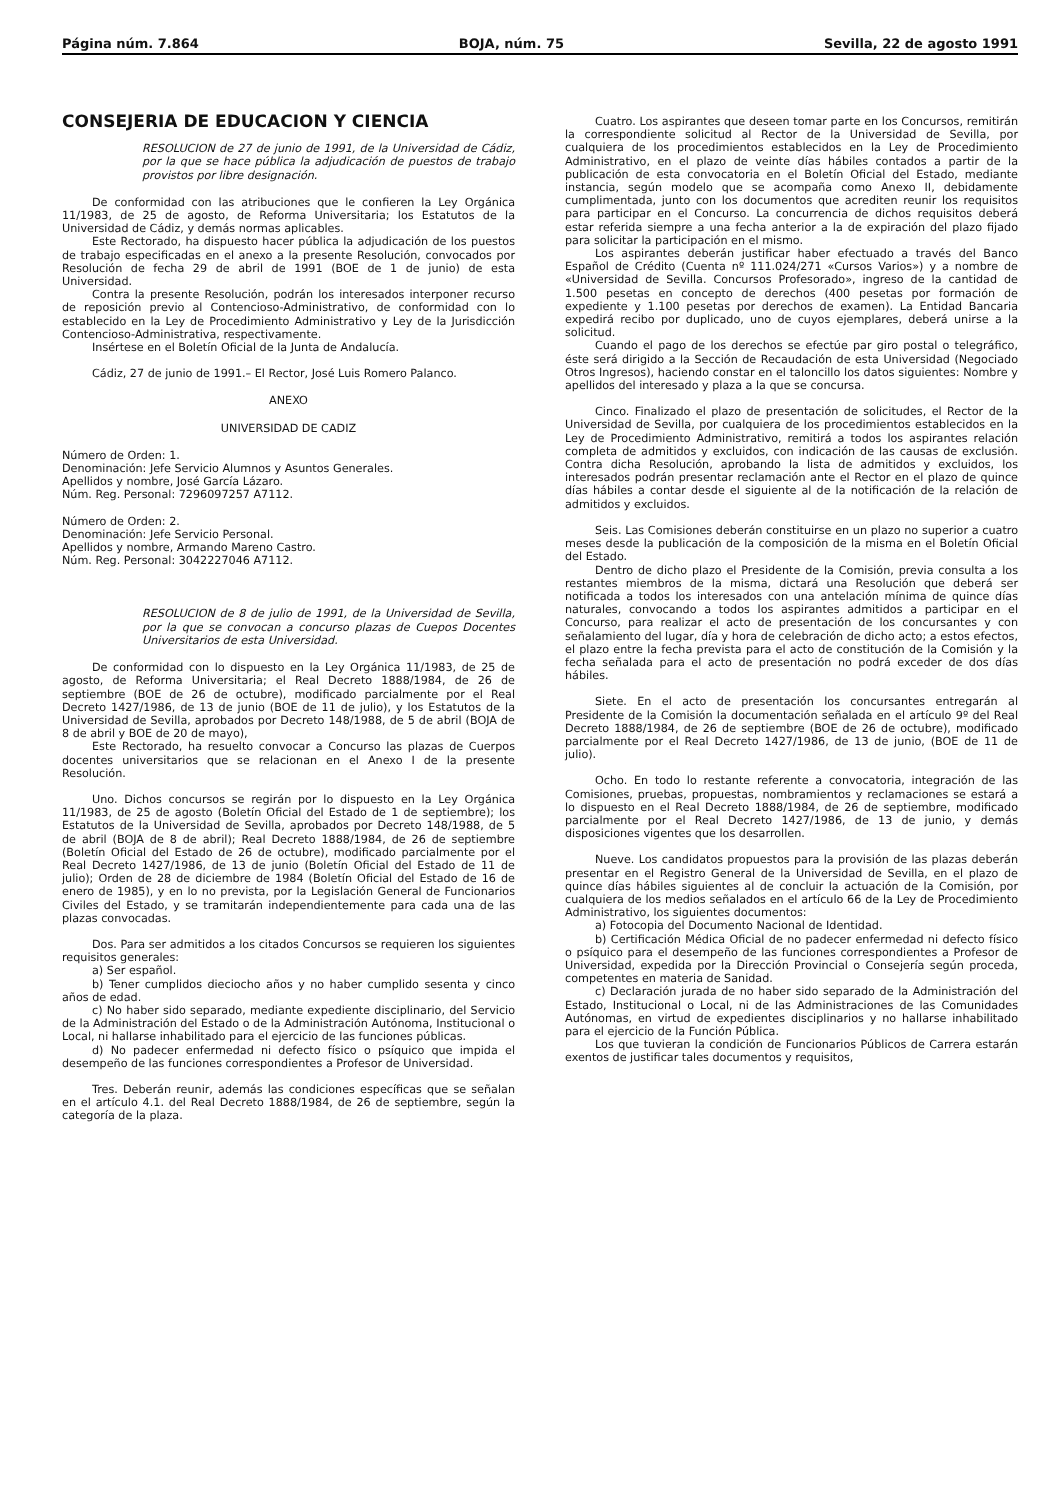Página núm. 7.864 BOJA, núm. 75 Sevilla, 22 de agosto 1991
CONSEJERIA DE EDUCACION Y CIENCIA
RESOLUCION de 27 de junio de 1991, de la Universidad de Cádiz, por la que se hace pública la adjudicación de puestos de trabajo provistos por libre designación.
De conformidad con las atribuciones que le confieren la Ley Orgánica 11/1983, de 25 de agosto, de Reforma Universitaria; los Estatutos de la Universidad de Cádiz, y demás normas aplicables.
Este Rectorado, ha dispuesto hacer pública la adjudicación de los puestos de trabajo especificadas en el anexo a la presente Resolución, convocados por Resolución de fecha 29 de abril de 1991 (BOE de 1 de junio) de esta Universidad.
Contra la presente Resolución, podrán los interesados interponer recurso de reposición previo al Contencioso-Administrativo, de conformidad con lo establecido en la Ley de Procedimiento Administrativo y Ley de la Jurisdicción Contencioso-Administrativa, respectivamente.
Insértese en el Boletín Oficial de la Junta de Andalucía.
Cádiz, 27 de junio de 1991.– El Rector, José Luis Romero Palanco.
ANEXO
UNIVERSIDAD DE CADIZ
Número de Orden: 1.
Denominación: Jefe Servicio Alumnos y Asuntos Generales.
Apellidos y nombre, José García Lázaro.
Núm. Reg. Personal: 7296097257 A7112.
Número de Orden: 2.
Denominación: Jefe Servicio Personal.
Apellidos y nombre, Armando Mareno Castro.
Núm. Reg. Personal: 3042227046 A7112.
RESOLUCION de 8 de julio de 1991, de la Universidad de Sevilla, por la que se convocan a concurso plazas de Cuepos Docentes Universitarios de esta Universidad.
De conformidad con lo dispuesto en la Ley Orgánica 11/1983, de 25 de agosto, de Reforma Universitaria; el Real Decreto 1888/1984, de 26 de septiembre (BOE de 26 de octubre), modificado parcialmente por el Real Decreto 1427/1986, de 13 de junio (BOE de 11 de julio), y los Estatutos de la Universidad de Sevilla, aprobados por Decreto 148/1988, de 5 de abril (BOJA de 8 de abril y BOE de 20 de mayo),
Este Rectorado, ha resuelto convocar a Concurso las plazas de Cuerpos docentes universitarios que se relacionan en el Anexo I de la presente Resolución.
Uno. Dichos concursos se regirán por lo dispuesto en la Ley Orgánica 11/1983, de 25 de agosto (Boletín Oficial del Estado de 1 de septiembre); los Estatutos de la Universidad de Sevilla, aprobados por Decreto 148/1988, de 5 de abril (BOJA de 8 de abril); Real Decreto 1888/1984, de 26 de septiembre (Boletín Oficial del Estado de 26 de octubre), modificado parcialmente por el Real Decreto 1427/1986, de 13 de junio (Boletín Oficial del Estado de 11 de julio); Orden de 28 de diciembre de 1984 (Boletín Oficial del Estado de 16 de enero de 1985), y en lo no prevista, por la Legislación General de Funcionarios Civiles del Estado, y se tramitarán independientemente para cada una de las plazas convocadas.
Dos. Para ser admitidos a los citados Concursos se requieren los siguientes requisitos generales:
a) Ser español.
b) Tener cumplidos dieciocho años y no haber cumplido sesenta y cinco años de edad.
c) No haber sido separado, mediante expediente disciplinario, del Servicio de la Administración del Estado o de la Administración Autónoma, Institucional o Local, ni hallarse inhabilitado para el ejercicio de las funciones públicas.
d) No padecer enfermedad ni defecto físico o psíquico que impida el desempeño de las funciones correspondientes a Profesor de Universidad.
Tres. Deberán reunir, además las condiciones específicas que se señalan en el artículo 4.1. del Real Decreto 1888/1984, de 26 de septiembre, según la categoría de la plaza.
Cuatro. Los aspirantes que deseen tomar parte en los Concursos, remitirán la correspondiente solicitud al Rector de la Universidad de Sevilla, por cualquiera de los procedimientos establecidos en la Ley de Procedimiento Administrativo, en el plazo de veinte días hábiles contados a partir de la publicación de esta convocatoria en el Boletín Oficial del Estado, mediante instancia, según modelo que se acompaña como Anexo II, debidamente cumplimentada, junto con los documentos que acrediten reunir los requisitos para participar en el Concurso. La concurrencia de dichos requisitos deberá estar referida siempre a una fecha anterior a la de expiración del plazo fijado para solicitar la participación en el mismo.
Los aspirantes deberán justificar haber efectuado a través del Banco Español de Crédito (Cuenta nº 111.024/271 «Cursos Varios») y a nombre de «Universidad de Sevilla. Concursos Profesorado», ingreso de la cantidad de 1.500 pesetas en concepto de derechos (400 pesetas por formación de expediente y 1.100 pesetas por derechos de examen). La Entidad Bancaria expedirá recibo por duplicado, uno de cuyos ejemplares, deberá unirse a la solicitud.
Cuando el pago de los derechos se efectúe par giro postal o telegráfico, éste será dirigido a la Sección de Recaudación de esta Universidad (Negociado Otros Ingresos), haciendo constar en el taloncillo los datos siguientes: Nombre y apellidos del interesado y plaza a la que se concursa.
Cinco. Finalizado el plazo de presentación de solicitudes, el Rector de la Universidad de Sevilla, por cualquiera de los procedimientos establecidos en la Ley de Procedimiento Administrativo, remitirá a todos los aspirantes relación completa de admitidos y excluidos, con indicación de las causas de exclusión. Contra dicha Resolución, aprobando la lista de admitidos y excluidos, los interesados podrán presentar reclamación ante el Rector en el plazo de quince días hábiles a contar desde el siguiente al de la notificación de la relación de admitidos y excluidos.
Seis. Las Comisiones deberán constituirse en un plazo no superior a cuatro meses desde la publicación de la composición de la misma en el Boletín Oficial del Estado.
Dentro de dicho plazo el Presidente de la Comisión, previa consulta a los restantes miembros de la misma, dictará una Resolución que deberá ser notificada a todos los interesados con una antelación mínima de quince días naturales, convocando a todos los aspirantes admitidos a participar en el Concurso, para realizar el acto de presentación de los concursantes y con señalamiento del lugar, día y hora de celebración de dicho acto; a estos efectos, el plazo entre la fecha prevista para el acto de constitución de la Comisión y la fecha señalada para el acto de presentación no podrá exceder de dos días hábiles.
Siete. En el acto de presentación los concursantes entregarán al Presidente de la Comisión la documentación señalada en el artículo 9º del Real Decreto 1888/1984, de 26 de septiembre (BOE de 26 de octubre), modificado parcialmente por el Real Decreto 1427/1986, de 13 de junio, (BOE de 11 de julio).
Ocho. En todo lo restante referente a convocatoria, integración de las Comisiones, pruebas, propuestas, nombramientos y reclamaciones se estará a lo dispuesto en el Real Decreto 1888/1984, de 26 de septiembre, modificado parcialmente por el Real Decreto 1427/1986, de 13 de junio, y demás disposiciones vigentes que los desarrollen.
Nueve. Los candidatos propuestos para la provisión de las plazas deberán presentar en el Registro General de la Universidad de Sevilla, en el plazo de quince días hábiles siguientes al de concluir la actuación de la Comisión, por cualquiera de los medios señalados en el artículo 66 de la Ley de Procedimiento Administrativo, los siguientes documentos:
a) Fotocopia del Documento Nacional de Identidad.
b) Certificación Médica Oficial de no padecer enfermedad ni defecto físico o psíquico para el desempeño de las funciones correspondientes a Profesor de Universidad, expedida por la Dirección Provincial o Consejería según proceda, competentes en materia de Sanidad.
c) Declaración jurada de no haber sido separado de la Administración del Estado, Institucional o Local, ni de las Administraciones de las Comunidades Autónomas, en virtud de expedientes disciplinarios y no hallarse inhabilitado para el ejercicio de la Función Pública.
Los que tuvieran la condición de Funcionarios Públicos de Carrera estarán exentos de justificar tales documentos y requisitos,